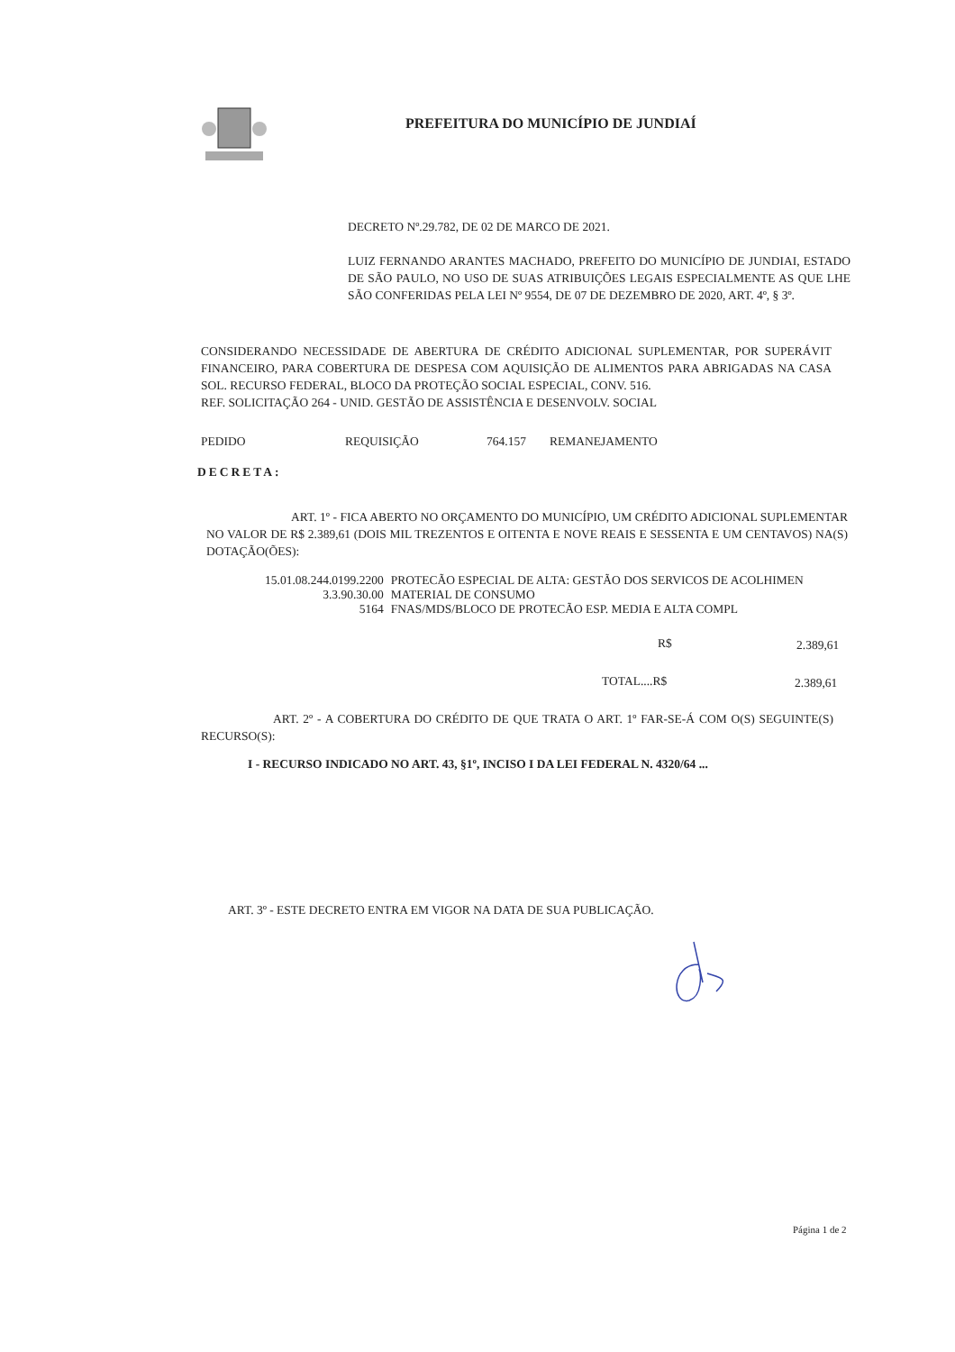PREFEITURA DO MUNICÍPIO DE JUNDIAÍ
DECRETO Nº.29.782, DE 02 DE MARCO DE 2021.
LUIZ FERNANDO ARANTES MACHADO, PREFEITO DO MUNICÍPIO DE JUNDIAI, ESTADO DE SÃO PAULO, NO USO DE SUAS ATRIBUIÇÕES LEGAIS ESPECIALMENTE AS QUE LHE SÃO CONFERIDAS PELA LEI Nº 9554, DE 07 DE DEZEMBRO DE 2020, ART. 4º, § 3º.
CONSIDERANDO NECESSIDADE DE ABERTURA DE CRÉDITO ADICIONAL SUPLEMENTAR, POR SUPERÁVIT FINANCEIRO, PARA COBERTURA DE DESPESA COM AQUISIÇÃO DE ALIMENTOS PARA ABRIGADAS NA CASA SOL. RECURSO FEDERAL, BLOCO DA PROTEÇÃO SOCIAL ESPECIAL, CONV. 516.
REF. SOLICITAÇÃO 264 - UNID. GESTÃO DE ASSISTÊNCIA E DESENVOLV. SOCIAL
PEDIDO REQUISIÇÃO 764.157 REMANEJAMENTO
DECRETA:
ART. 1º - FICA ABERTO NO ORÇAMENTO DO MUNICÍPIO, UM CRÉDITO ADICIONAL SUPLEMENTAR NO VALOR DE R$ 2.389,61 (DOIS MIL TREZENTOS E OITENTA E NOVE REAIS E SESSENTA E UM CENTAVOS) NA(S) DOTAÇÃO(ÕES):
| 15.01.08.244.0199.2200 | PROTECÃO ESPECIAL DE ALTA: GESTÃO DOS SERVICOS DE ACOLHIMEN |
| 3.3.90.30.00 | MATERIAL DE CONSUMO |
| 5164 | FNAS/MDS/BLOCO DE PROTECÃO ESP. MEDIA E ALTA COMPL |
R$ 2.389,61
TOTAL....R$ 2.389,61
ART. 2º - A COBERTURA DO CRÉDITO DE QUE TRATA O ART. 1º FAR-SE-Á COM O(S) SEGUINTE(S) RECURSO(S):
I - RECURSO INDICADO NO ART. 43, §1º, INCISO I DA LEI FEDERAL N. 4320/64 ...
ART. 3º - ESTE DECRETO ENTRA EM VIGOR NA DATA DE SUA PUBLICAÇÃO.
Página 1 de 2